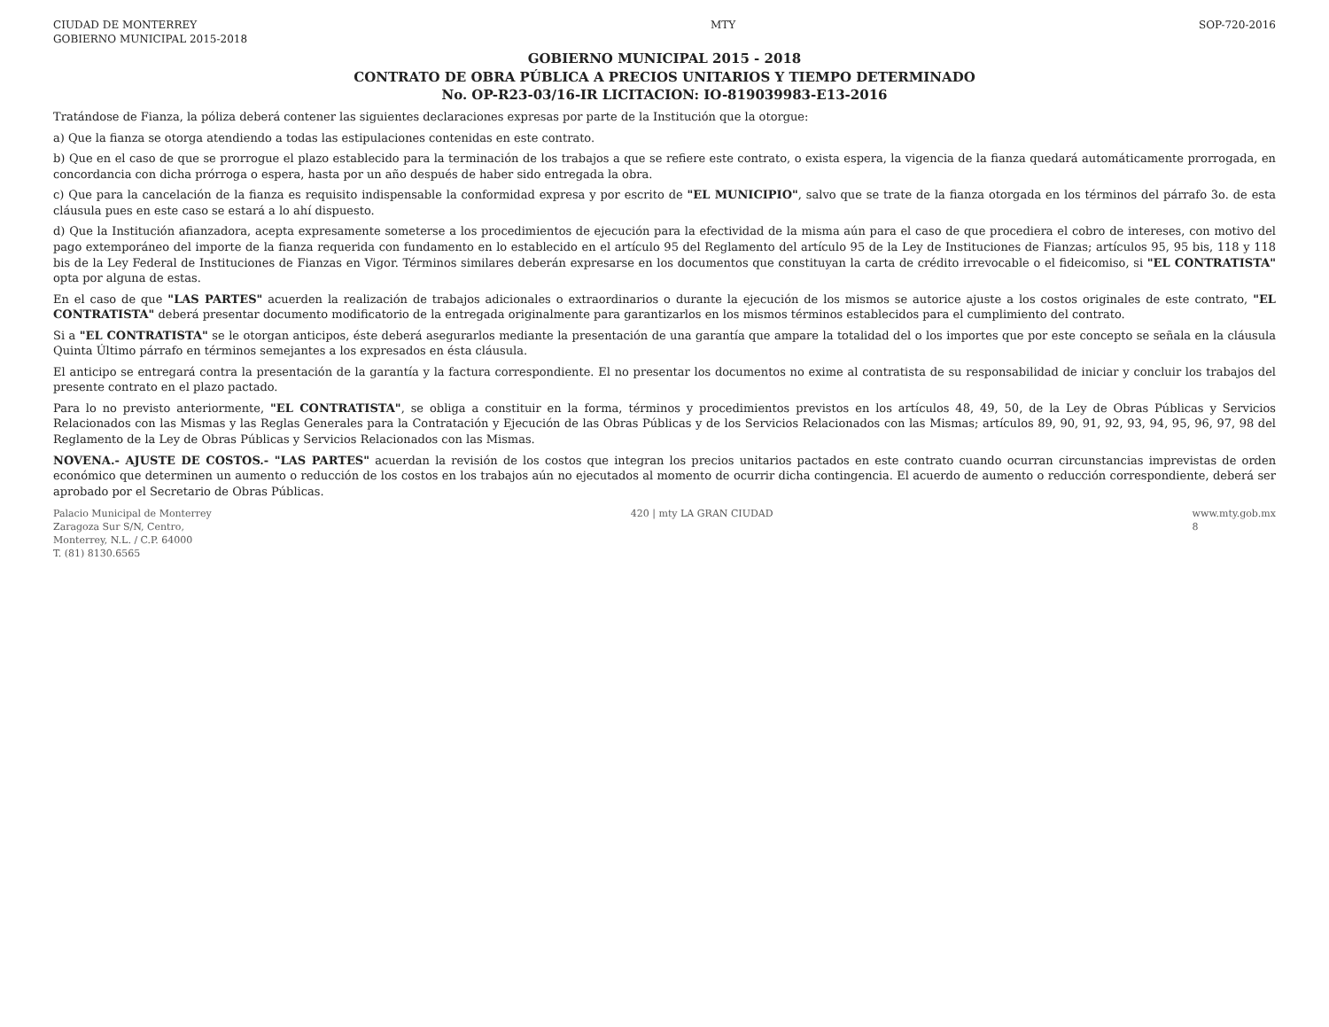CIUDAD DE MONTERREY
GOBIERNO MUNICIPAL 2015-2018 MTY SOP-720-2016
GOBIERNO MUNICIPAL 2015 - 2018
CONTRATO DE OBRA PÚBLICA A PRECIOS UNITARIOS Y TIEMPO DETERMINADO
No. OP-R23-03/16-IR LICITACION: IO-819039983-E13-2016
Tratándose de Fianza, la póliza deberá contener las siguientes declaraciones expresas por parte de la Institución que la otorgue:
a) Que la fianza se otorga atendiendo a todas las estipulaciones contenidas en este contrato.
b) Que en el caso de que se prorrogue el plazo establecido para la terminación de los trabajos a que se refiere este contrato, o exista espera, la vigencia de la fianza quedará automáticamente prorrogada, en concordancia con dicha prórroga o espera, hasta por un año después de haber sido entregada la obra.
c) Que para la cancelación de la fianza es requisito indispensable la conformidad expresa y por escrito de "EL MUNICIPIO", salvo que se trate de la fianza otorgada en los términos del párrafo 3o. de esta cláusula pues en este caso se estará a lo ahí dispuesto.
d) Que la Institución afianzadora, acepta expresamente someterse a los procedimientos de ejecución para la efectividad de la misma aún para el caso de que procediera el cobro de intereses, con motivo del pago extemporáneo del importe de la fianza requerida con fundamento en lo establecido en el artículo 95 del Reglamento del artículo 95 de la Ley de Instituciones de Fianzas; artículos 95, 95 bis, 118 y 118 bis de la Ley Federal de Instituciones de Fianzas en Vigor. Términos similares deberán expresarse en los documentos que constituyan la carta de crédito irrevocable o el fideicomiso, si "EL CONTRATISTA" opta por alguna de estas.
En el caso de que "LAS PARTES" acuerden la realización de trabajos adicionales o extraordinarios o durante la ejecución de los mismos se autorice ajuste a los costos originales de este contrato, "EL CONTRATISTA" deberá presentar documento modificatorio de la entregada originalmente para garantizarlos en los mismos términos establecidos para el cumplimiento del contrato.
Si a "EL CONTRATISTA" se le otorgan anticipos, éste deberá asegurarlos mediante la presentación de una garantía que ampare la totalidad del o los importes que por este concepto se señala en la cláusula Quinta Último párrafo en términos semejantes a los expresados en ésta cláusula.
El anticipo se entregará contra la presentación de la garantía y la factura correspondiente. El no presentar los documentos no exime al contratista de su responsabilidad de iniciar y concluir los trabajos del presente contrato en el plazo pactado.
Para lo no previsto anteriormente, "EL CONTRATISTA", se obliga a constituir en la forma, términos y procedimientos previstos en los artículos 48, 49, 50, de la Ley de Obras Públicas y Servicios Relacionados con las Mismas y las Reglas Generales para la Contratación y Ejecución de las Obras Públicas y de los Servicios Relacionados con las Mismas; artículos 89, 90, 91, 92, 93, 94, 95, 96, 97, 98 del Reglamento de la Ley de Obras Públicas y Servicios Relacionados con las Mismas.
NOVENA.- AJUSTE DE COSTOS.- "LAS PARTES" acuerdan la revisión de los costos que integran los precios unitarios pactados en este contrato cuando ocurran circunstancias imprevistas de orden económico que determinen un aumento o reducción de los costos en los trabajos aún no ejecutados al momento de ocurrir dicha contingencia. El acuerdo de aumento o reducción correspondiente, deberá ser aprobado por el Secretario de Obras Públicas.
Palacio Municipal de Monterrey
Zaragoza Sur S/N, Centro,
Monterrey, N.L. / C.P. 64000
T. (81) 8130.6565 420 | mty LA GRAN CIUDAD www.mty.gob.mx
8